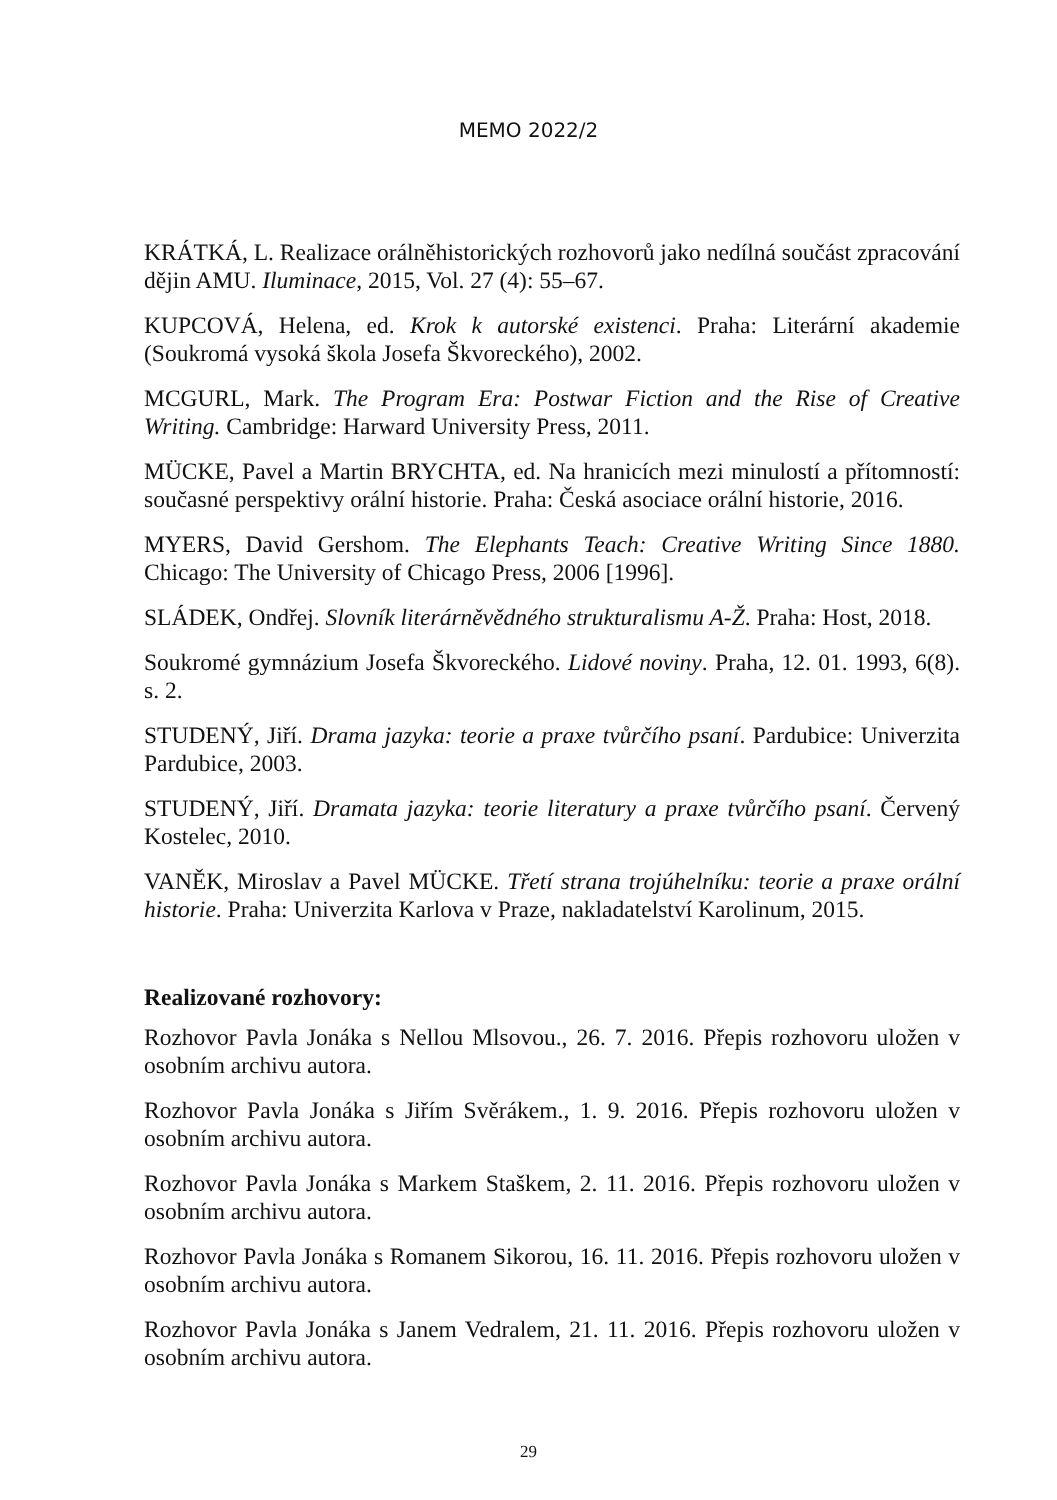MEMO 2022/2
KRÁTKÁ, L. Realizace orálněhistorických rozhovorů jako nedílná součást zpracování dějin AMU. Iluminace, 2015, Vol. 27 (4): 55–67.
KUPCOVÁ, Helena, ed. Krok k autorské existenci. Praha: Literární akademie (Soukromá vysoká škola Josefa Škvoreckého), 2002.
MCGURL, Mark. The Program Era: Postwar Fiction and the Rise of Creative Writing. Cambridge: Harward University Press, 2011.
MÜCKE, Pavel a Martin BRYCHTA, ed. Na hranicích mezi minulostí a přítomností: současné perspektivy orální historie. Praha: Česká asociace orální historie, 2016.
MYERS, David Gershom. The Elephants Teach: Creative Writing Since 1880. Chicago: The University of Chicago Press, 2006 [1996].
SLÁDEK, Ondřej. Slovník literárněvědného strukturalismu A-Ž. Praha: Host, 2018.
Soukromé gymnázium Josefa Škvoreckého. Lidové noviny. Praha, 12. 01. 1993, 6(8). s. 2.
STUDENÝ, Jiří. Drama jazyka: teorie a praxe tvůrčího psaní. Pardubice: Univerzita Pardubice, 2003.
STUDENÝ, Jiří. Dramata jazyka: teorie literatury a praxe tvůrčího psaní. Červený Kostelec, 2010.
VANĚK, Miroslav a Pavel MÜCKE. Třetí strana trojúhelníku: teorie a praxe orální historie. Praha: Univerzita Karlova v Praze, nakladatelství Karolinum, 2015.
Realizované rozhovory:
Rozhovor Pavla Jonáka s Nellou Mlsovou., 26. 7. 2016. Přepis rozhovoru uložen v osobním archivu autora.
Rozhovor Pavla Jonáka s Jiřím Svěrákem., 1. 9. 2016. Přepis rozhovoru uložen v osobním archivu autora.
Rozhovor Pavla Jonáka s Markem Staškem, 2. 11. 2016. Přepis rozhovoru uložen v osobním archivu autora.
Rozhovor Pavla Jonáka s Romanem Sikorou, 16. 11. 2016. Přepis rozhovoru uložen v osobním archivu autora.
Rozhovor Pavla Jonáka s Janem Vedralem, 21. 11. 2016. Přepis rozhovoru uložen v osobním archivu autora.
29